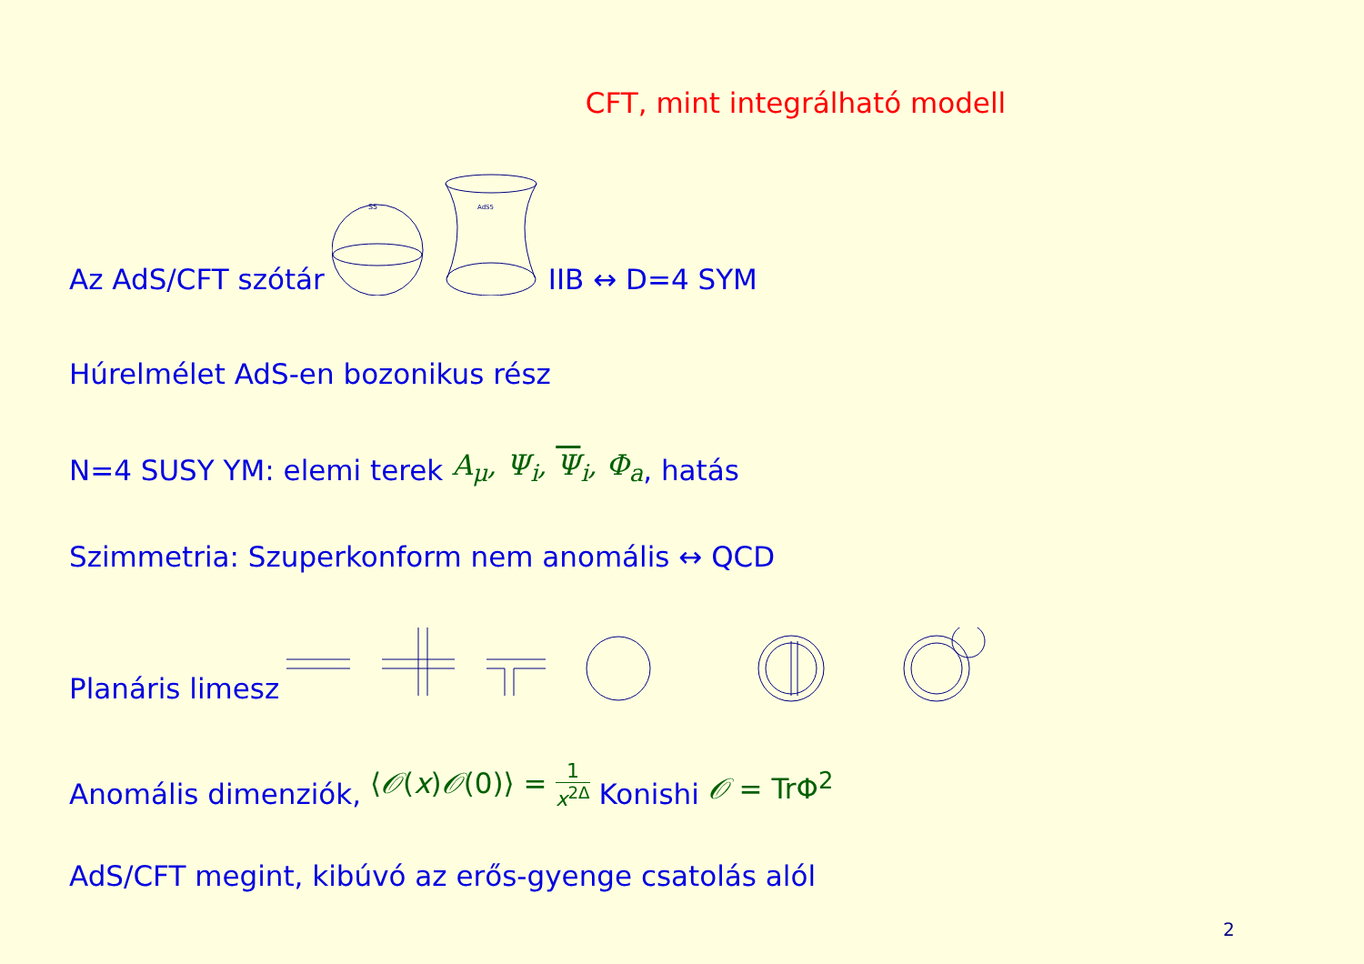CFT, mint integrálható modell
Az AdS/CFT szótár
S5
AdS5
IIB ↔ D=4 SYM
Húrelmélet AdS-en bozonikus rész
N=4 SUSY YM: elemi terek A<sub>μ</sub>, Ψ<sub>i</sub>, Ψ<sub>i</sub>, Φ<sub>a</sub>, hatás
Szimmetria: Szuperkonform nem anomális ↔ QCD
Planáris limesz
Anomális dimenziók, ⟨𝒪(x)𝒪(0)⟩ = 1 x<sup>2Δ</sup> Konishi 𝒪 = TrΦ<sup>2</sup>
AdS/CFT megint, kibúvó az erős-gyenge csatolás alól
2